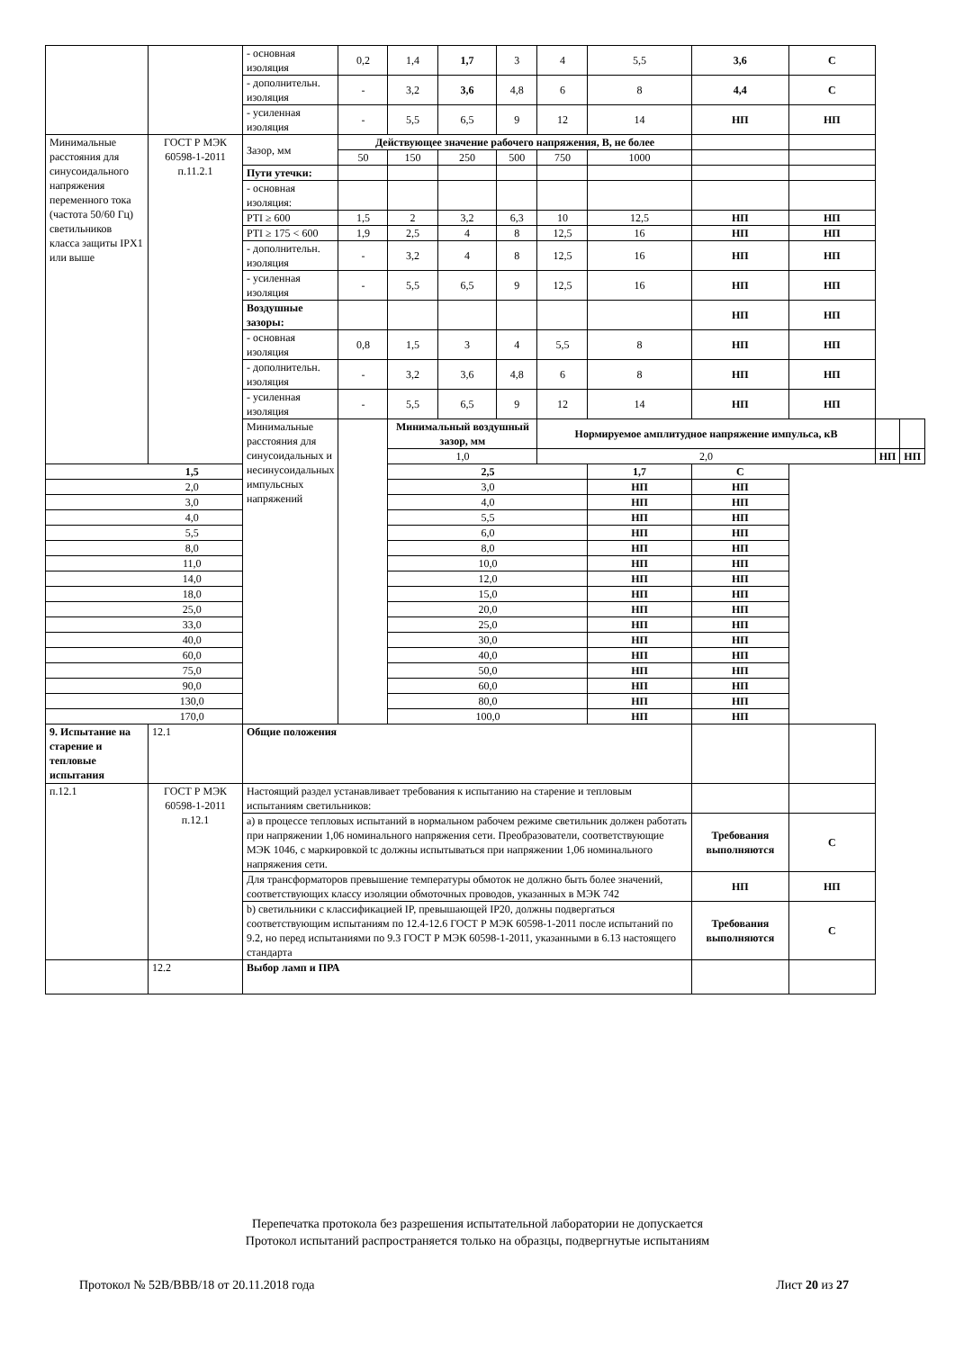| | | - основная изоляция | 0,2 | 1,4 | 1,7 | 3 | 4 | 5,5 | 3,6 | С | | |
| | | - дополнительн. изоляция | - | 3,2 | 3,6 | 4,8 | 6 | 8 | 4,4 | С | | |
| | | - усиленная изоляция | - | 5,5 | 6,5 | 9 | 12 | 14 | НП | НП | | |
| Минимальные расстояния для синусоидального напряжения переменного тока (частота 50/60 Гц) светильников класса защиты IPX1 или выше | ГОСТ Р МЭК 60598-1-2011 п.11.2.1 | Зазор, мм | Действующее значение рабочего напряжения, В, не более | | | | | | | | | |
| | | | 50 | 150 | 250 | 500 | 750 | 1000 | | | | |
| | | Пути утечки: | | | | | | | | | | |
| | | - основная изоляция: | | | | | | | | | | |
| | | PTI ≥ 600 | 1,5 | 2 | 3,2 | 6,3 | 10 | 12,5 | НП | НП | | |
| | | PTI ≥ 175 < 600 | 1,9 | 2,5 | 4 | 8 | 12,5 | 16 | НП | НП | | |
| | | - дополнительн. изоляция | - | 3,2 | 4 | 8 | 12,5 | 16 | НП | НП | | |
| | | - усиленная изоляция | - | 5,5 | 6,5 | 9 | 12,5 | 16 | НП | НП | | |
| | | Воздушные зазоры: | | | | | | | НП | НП | | |
| | | - основная изоляция | 0,8 | 1,5 | 3 | 4 | 5,5 | 8 | НП | НП | | |
| | | - дополнительн. изоляция | - | 3,2 | 3,6 | 4,8 | 6 | 8 | НП | НП | | |
| | | - усиленная изоляция | - | 5,5 | 6,5 | 9 | 12 | 14 | НП | НП | | |
| | | Минимальные расстояния для синусоидальных и несинусоидальных импульсных напряжений | | Минимальный воздушный зазор, мм | | | Нормируемое амплитудное напряжение импульса, кВ | | | | | |
| | | | | 1,0 | | | 2,0 | | | | НП | НП |
| 1,5 | | | | 2,5 | | | | 1,7 | С | | | |
| 2,0 | | | | 3,0 | | | | НП | НП | | | |
| 3,0 | | | | 4,0 | | | | НП | НП | | | |
| 4,0 | | | | 5,5 | | | | НП | НП | | | |
| 5,5 | | | | 6,0 | | | | НП | НП | | | |
| 8,0 | | | | 8,0 | | | | НП | НП | | | |
| 11,0 | | | | 10,0 | | | | НП | НП | | | |
| 14,0 | | | | 12,0 | | | | НП | НП | | | |
| 18,0 | | | | 15,0 | | | | НП | НП | | | |
| 25,0 | | | | 20,0 | | | | НП | НП | | | |
| 33,0 | | | | 25,0 | | | | НП | НП | | | |
| 40,0 | | | | 30,0 | | | | НП | НП | | | |
| 60,0 | | | | 40,0 | | | | НП | НП | | | |
| 75,0 | | | | 50,0 | | | | НП | НП | | | |
| 90,0 | | | | 60,0 | | | | НП | НП | | | |
| 130,0 | | | | 80,0 | | | | НП | НП | | | |
| 170,0 | | | | 100,0 | | | | НП | НП | | | |
| 9. Испытание на старение и тепловые испытания | 12.1 | Общие положения | | | | | | | | | | |
| п.12.1 | ГОСТ Р МЭК 60598-1-2011 п.12.1 | Настоящий раздел устанавливает требования к испытанию на старение и тепловым испытаниям светильников: | | | | | | | | | | |
| | | а) в процессе тепловых испытаний в нормальном рабочем режиме светильник должен работать при напряжении 1,06 номинального напряжения сети. Преобразователи, соответствующие МЭК 1046, с маркировкой tc должны испытываться при напряжении 1,06 номинального напряжения сети. | | | | | | | Требования выполняются | С | | |
| | | Для трансформаторов превышение температуры обмоток не должно быть более значений, соответствующих классу изоляции обмоточных проводов, указанных в МЭК 742 | | | | | | | НП | НП | | |
| | | b) светильники с классификацией IP, превышающей IP20, должны подвергаться соответствующим испытаниям по 12.4-12.6 ГОСТ Р МЭК 60598-1-2011 после испытаний по 9.2, но перед испытаниями по 9.3 ГОСТ Р МЭК 60598-1-2011, указанными в 6.13 настоящего стандарта | | | | | | | Требования выполняются | С | | |
| | 12.2 | Выбор ламп и ПРА | | | | | | | | | | |
Перепечатка протокола без разрешения испытательной лаборатории не допускается
Протокол испытаний распространяется только на образцы, подвергнутые испытаниям
Протокол № 52В/ВВВ/18 от 20.11.2018 года Лист 20 из 27